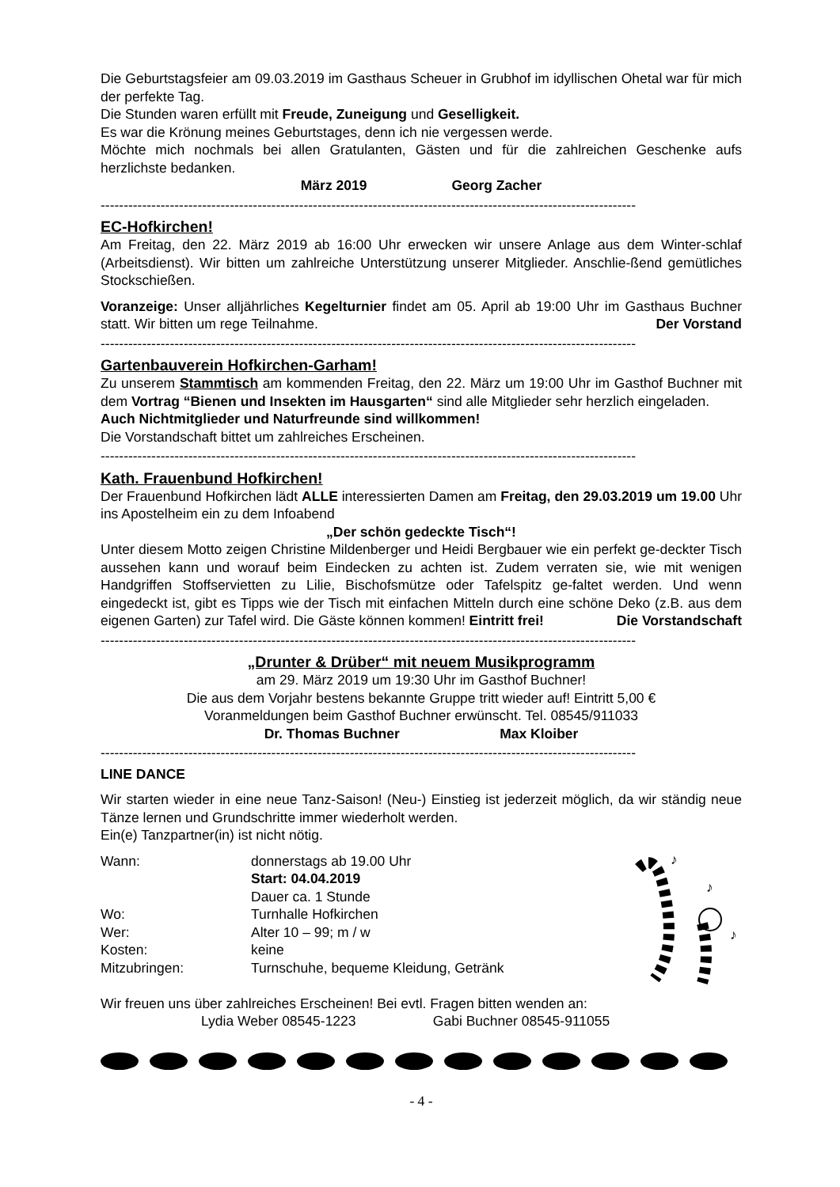Die Geburtstagsfeier am 09.03.2019 im Gasthaus Scheuer in Grubhof im idyllischen Ohetal war für mich der perfekte Tag.
Die Stunden waren erfüllt mit Freude, Zuneigung und Geselligkeit.
Es war die Krönung meines Geburtstages, denn ich nie vergessen werde.
Möchte mich nochmals bei allen Gratulanten, Gästen und für die zahlreichen Geschenke aufs herzlichste bedanken.
März 2019 Georg Zacher
--------------------------------------------------------------------------------------------------------------------
EC-Hofkirchen!
Am Freitag, den 22. März 2019 ab 16:00 Uhr erwecken wir unsere Anlage aus dem Winter-schlaf (Arbeitsdienst). Wir bitten um zahlreiche Unterstützung unserer Mitglieder. Anschlie-ßend gemütliches Stockschießen.
Voranzeige: Unser alljährliches Kegelturnier findet am 05. April ab 19:00 Uhr im Gasthaus Buchner statt. Wir bitten um rege Teilnahme. Der Vorstand
--------------------------------------------------------------------------------------------------------------------
Gartenbauverein Hofkirchen-Garham!
Zu unserem Stammtisch am kommenden Freitag, den 22. März um 19:00 Uhr im Gasthof Buchner mit dem Vortrag “Bienen und Insekten im Hausgarten“ sind alle Mitglieder sehr herzlich eingeladen.
Auch Nichtmitglieder und Naturfreunde sind willkommen!
Die Vorstandschaft bittet um zahlreiches Erscheinen.
--------------------------------------------------------------------------------------------------------------------
Kath. Frauenbund Hofkirchen!
Der Frauenbund Hofkirchen lädt ALLE interessierten Damen am Freitag, den 29.03.2019 um 19.00 Uhr ins Apostelheim ein zu dem Infoabend
„Der schön gedeckte Tisch“!
Unter diesem Motto zeigen Christine Mildenberger und Heidi Bergbauer wie ein perfekt ge-deckter Tisch aussehen kann und worauf beim Eindecken zu achten ist. Zudem verraten sie, wie mit wenigen Handgriffen Stoffservietten zu Lilie, Bischofsmütze oder Tafelspitz ge-faltet werden. Und wenn eingedeckt ist, gibt es Tipps wie der Tisch mit einfachen Mitteln durch eine schöne Deko (z.B. aus dem eigenen Garten) zur Tafel wird. Die Gäste können kommen! Eintritt frei! Die Vorstandschaft
--------------------------------------------------------------------------------------------------------------------
„Drunter & Drüber“ mit neuem Musikprogramm
am 29. März 2019 um 19:30 Uhr im Gasthof Buchner!
Die aus dem Vorjahr bestens bekannte Gruppe tritt wieder auf! Eintritt 5,00 €
Voranmeldungen beim Gasthof Buchner erwünscht. Tel. 08545/911033
Dr. Thomas Buchner Max Kloiber
--------------------------------------------------------------------------------------------------------------------
LINE DANCE
Wir starten wieder in eine neue Tanz-Saison! (Neu-) Einstieg ist jederzeit möglich, da wir ständig neue Tänze lernen und Grundschritte immer wiederholt werden.
Ein(e) Tanzpartner(in) ist nicht nötig.
Wann: donnerstags ab 19.00 Uhr
Start: 04.04.2019
Dauer ca. 1 Stunde
Wo: Turnhalle Hofkirchen
Wer: Alter 10 – 99; m / w
Kosten: keine
Mitzubringen: Turnschuhe, bequeme Kleidung, Getränk
♪
♪
♪
Wir freuen uns über zahlreiches Erscheinen! Bei evtl. Fragen bitten wenden an:
Lydia Weber 08545-1223 Gabi Buchner 08545-911055
- 4 -